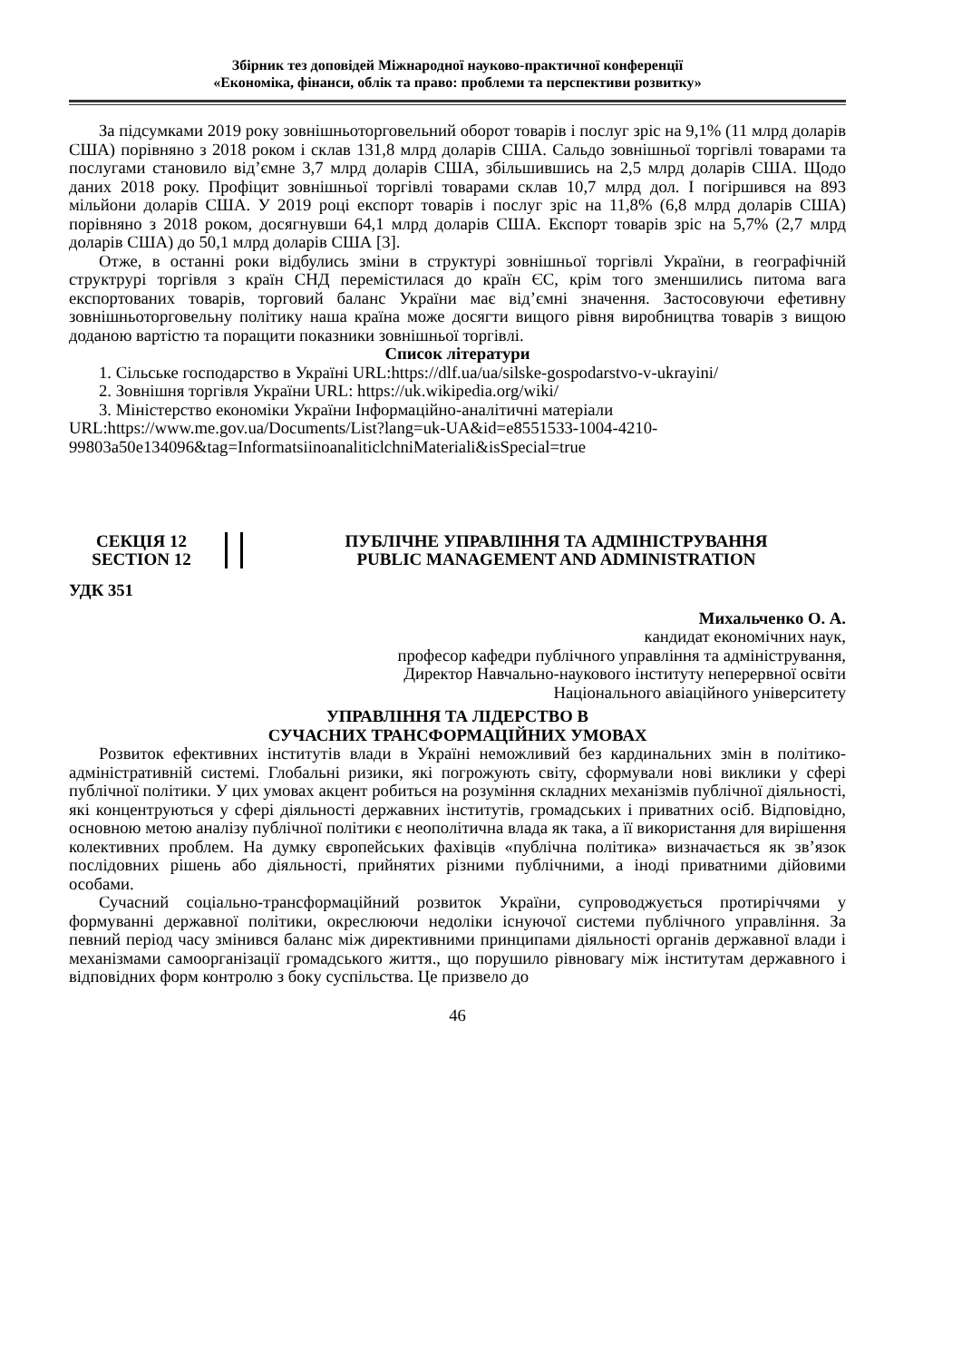Збірник тез доповідей Міжнародної науково-практичної конференції
«Економіка, фінанси, облік та право: проблеми та перспективи розвитку»
За підсумками 2019 року зовнішньоторговельний оборот товарів і послуг зріс на 9,1% (11 млрд доларів США) порівняно з 2018 роком і склав 131,8 млрд доларів США. Сальдо зовнішньої торгівлі товарами та послугами становило від’ємне 3,7 млрд доларів США, збільшившись на 2,5 млрд доларів США. Щодо даних 2018 року. Профіцит зовнішньої торгівлі товарами склав 10,7 млрд дол. І погіршився на 893 мільйони доларів США. У 2019 році експорт товарів і послуг зріс на 11,8% (6,8 млрд доларів США) порівняно з 2018 роком, досягнувши 64,1 млрд доларів США. Експорт товарів зріс на 5,7% (2,7 млрд доларів США) до 50,1 млрд доларів США [3].
Отже, в останні роки відбулись зміни в структурі зовнішньої торгівлі України, в географічній структрурі торгівля з країн СНД перемістилася до країн ЄС, крім того зменшились питома вага експортованих товарів, торговий баланс України має від’ємні значення. Застосовуючи ефетивну зовнішньоторговельну політику наша країна може досягти вищого рівня виробництва товарів з вищою доданою вартістю та поращити показники зовнішньої торгівлі.
Список літератури
1. Сільське господарство в Україні URL:https://dlf.ua/ua/silske-gospodarstvo-v-ukrayini/
2. Зовнішня торгівля України URL: https://uk.wikipedia.org/wiki/
3. Міністерство економіки України Інформаційно-аналітичні матеріали URL:https://www.me.gov.ua/Documents/List?lang=uk-UA&id=e8551533-1004-4210-99803a50e134096&tag=InformatsiinoanaliticlchniMateriali&isSpecial=true
СЕКЦІЯ 12
SECTION 12
ПУБЛІЧНЕ УПРАВЛІННЯ ТА АДМІНІСТРУВАННЯ
PUBLIC MANAGEMENT AND ADMINISTRATION
УДК 351
Михальченко О. А.
кандидат економічних наук,
професор кафедри публічного управління та адміністрування,
Директор Навчально-наукового інституту неперервної освіти
Національного авіаційного університету
УПРАВЛІННЯ ТА ЛІДЕРСТВО В
СУЧАСНИХ ТРАНСФОРМАЦІЙНИХ УМОВАХ
Розвиток ефективних інститутів влади в Україні неможливий без кардинальних змін в політико-адміністративній системі. Глобальні ризики, які погрожують світу, сформували нові виклики у сфері публічної політики. У цих умовах акцент робиться на розуміння складних механізмів публічної діяльності, які концентруються у сфері діяльності державних інститутів, громадських і приватних осіб. Відповідно, основною метою аналізу публічної політики є неополітична влада як така, а її використання для вирішення колективних проблем. На думку європейських фахівців «публічна політика» визначається як зв’язок послідовних рішень або діяльності, прийнятих різними публічними, а іноді приватними дійовими особами.
Сучасний соціально-трансформаційний розвиток України, супроводжується протиріччями у формуванні державної політики, окреслюючи недоліки існуючої системи публічного управління. За певний період часу змінився баланс між директивними принципами діяльності органів державної влади і механізмами самоорганізації громадського життя., що порушило рівновагу між інститутам державного і відповідних форм контролю з боку суспільства. Це призвело до
46